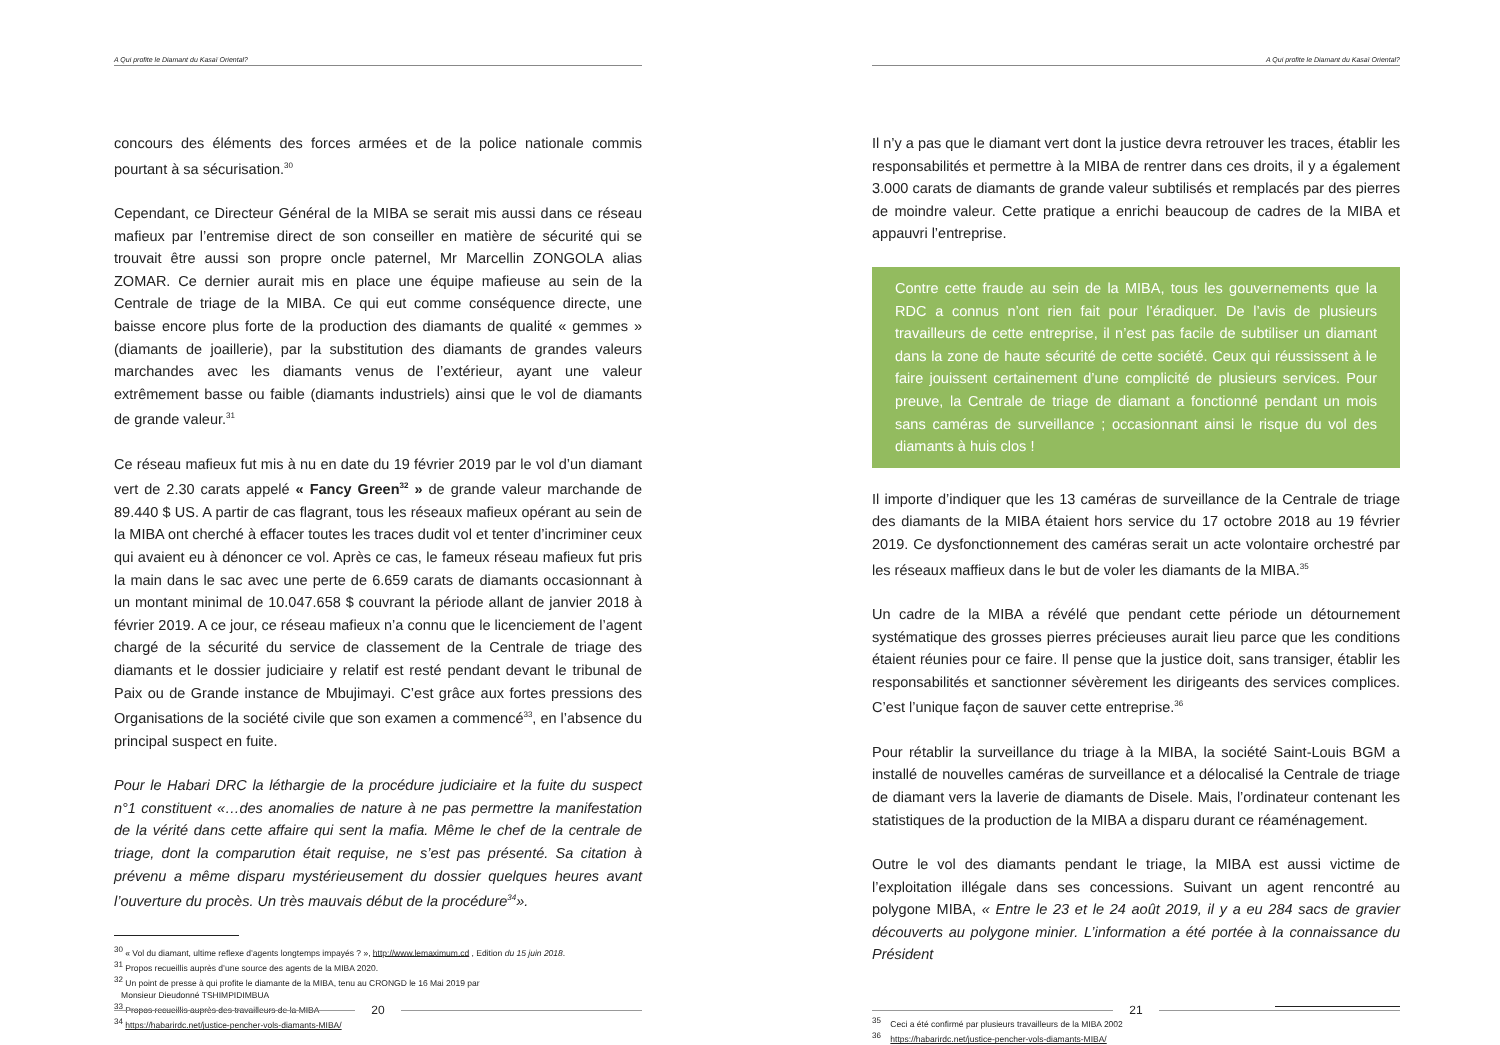A Qui profite le Diamant du Kasaï Oriental?
concours des éléments des forces armées et de la police nationale commis pourtant à sa sécurisation.<sup>30</sup>
Cependant, ce Directeur Général de la MIBA se serait mis aussi dans ce réseau mafieux par l’entremise direct de son conseiller en matière de sécurité qui se trouvait être aussi son propre oncle paternel, Mr Marcellin ZONGOLA alias ZOMAR. Ce dernier aurait mis en place une équipe mafieuse au sein de la Centrale de triage de la MIBA. Ce qui eut comme conséquence directe, une baisse encore plus forte de la production des diamants de qualité « gemmes » (diamants de joaillerie), par la substitution des diamants de grandes valeurs marchandes avec les diamants venus de l’extérieur, ayant une valeur extrêmement basse ou faible (diamants industriels) ainsi que le vol de diamants de grande valeur.<sup>31</sup>
Ce réseau mafieux fut mis à nu en date du 19 février 2019 par le vol d’un diamant vert de 2.30 carats appelé « Fancy Green<sup>32</sup> » de grande valeur marchande de 89.440 $ US. A partir de cas flagrant, tous les réseaux mafieux opérant au sein de la MIBA ont cherché à effacer toutes les traces dudit vol et tenter d’incriminer ceux qui avaient eu à dénoncer ce vol. Après ce cas, le fameux réseau mafieux fut pris la main dans le sac avec une perte de 6.659 carats de diamants occasionnant à un montant minimal de 10.047.658 $ couvrant la période allant de janvier 2018 à février 2019. A ce jour, ce réseau mafieux n’a connu que le licenciement de l’agent chargé de la sécurité du service de classement de la Centrale de triage des diamants et le dossier judiciaire y relatif est resté pendant devant le tribunal de Paix ou de Grande instance de Mbujimayi. C’est grâce aux fortes pressions des Organisations de la société civile que son examen a commencé<sup>33</sup>, en l’absence du principal suspect en fuite.
Pour le Habari DRC la léthargie de la procédure judiciaire et la fuite du suspect n°1 constituent «…des anomalies de nature à ne pas permettre la manifestation de la vérité dans cette affaire qui sent la mafia. Même le chef de la centrale de triage, dont la comparution était requise, ne s’est pas présenté. Sa citation à prévenu a même disparu mystérieusement du dossier quelques heures avant l’ouverture du procès. Un très mauvais début de la procédure<sup>34</sup>».
<sup>30</sup> « Vol du diamant, ultime reflexe d’agents longtemps impayés ? », http://www.lemaximum.cd , Edition du 15 juin 2018.
<sup>31</sup> Propos recueillis auprès d’une source des agents de la MIBA 2020.
<sup>32</sup> Un point de presse à qui profite le diamante de la MIBA, tenu au CRONGD le 16 Mai 2019 par
Monsieur Dieudonné TSHIMPIDIMBUA
<sup>33</sup> Propos recueillis auprès des travailleurs de la MIBA
<sup>34</sup> https://habarirdc.net/justice-pencher-vols-diamants-MIBA/
20
A Qui profite le Diamant du Kasaï Oriental?
Il n’y a pas que le diamant vert dont la justice devra retrouver les traces, établir les responsabilités et permettre à la MIBA de rentrer dans ces droits, il y a également 3.000 carats de diamants de grande valeur subtilisés et remplacés par des pierres de moindre valeur. Cette pratique a enrichi beaucoup de cadres de la MIBA et appauvri l’entreprise.
Contre cette fraude au sein de la MIBA, tous les gouvernements que la RDC a connus n’ont rien fait pour l’éradiquer. De l’avis de plusieurs travailleurs de cette entreprise, il n’est pas facile de subtiliser un diamant dans la zone de haute sécurité de cette société. Ceux qui réussissent à le faire jouissent certainement d’une complicité de plusieurs services. Pour preuve, la Centrale de triage de diamant a fonctionné pendant un mois sans caméras de surveillance ; occasionnant ainsi le risque du vol des diamants à huis clos !
Il importe d’indiquer que les 13 caméras de surveillance de la Centrale de triage des diamants de la MIBA étaient hors service du 17 octobre 2018 au 19 février 2019. Ce dysfonctionnement des caméras serait un acte volontaire orchestré par les réseaux maffieux dans le but de voler les diamants de la MIBA.<sup>35</sup>
Un cadre de la MIBA a révélé que pendant cette période un détournement systématique des grosses pierres précieuses aurait lieu parce que les conditions étaient réunies pour ce faire. Il pense que la justice doit, sans transiger, établir les responsabilités et sanctionner sévèrement les dirigeants des services complices. C’est l’unique façon de sauver cette entreprise.<sup>36</sup>
Pour rétablir la surveillance du triage à la MIBA, la société Saint-Louis BGM a installé de nouvelles caméras de surveillance et a délocalisé la Centrale de triage de diamant vers la laverie de diamants de Disele. Mais, l’ordinateur contenant les statistiques de la production de la MIBA a disparu durant ce réaménagement.
Outre le vol des diamants pendant le triage, la MIBA est aussi victime de l’exploitation illégale dans ses concessions. Suivant un agent rencontré au polygone MIBA, « Entre le 23 et le 24 août 2019, il y a eu 284 sacs de gravier découverts au polygone minier. L’information a été portée à la connaissance du Président
<sup>35</sup> Ceci a été confirmé par plusieurs travailleurs de la MIBA 2002
<sup>36</sup> https://habarirdc.net/justice-pencher-vols-diamants-MIBA/
21